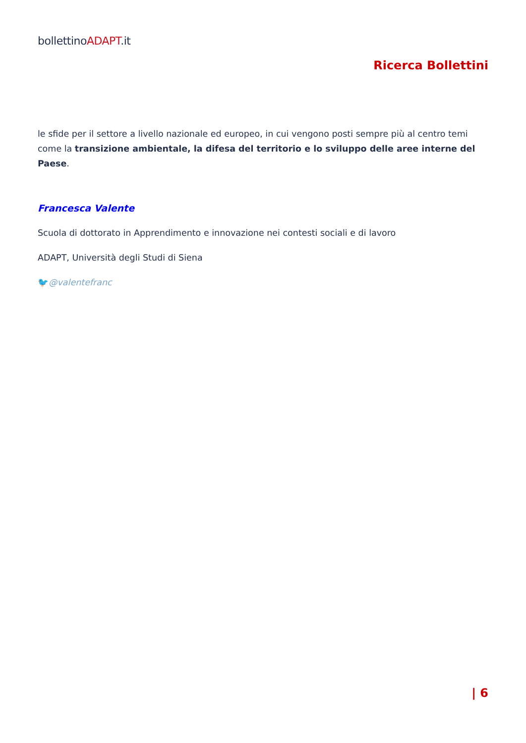bollettinoADAPT.it
Ricerca Bollettini
le sfide per il settore a livello nazionale ed europeo, in cui vengono posti sempre più al centro temi come la transizione ambientale, la difesa del territorio e lo sviluppo delle aree interne del Paese.
Francesca Valente
Scuola di dottorato in Apprendimento e innovazione nei contesti sociali e di lavoro
ADAPT, Università degli Studi di Siena
🐦@valentefranc
| 6